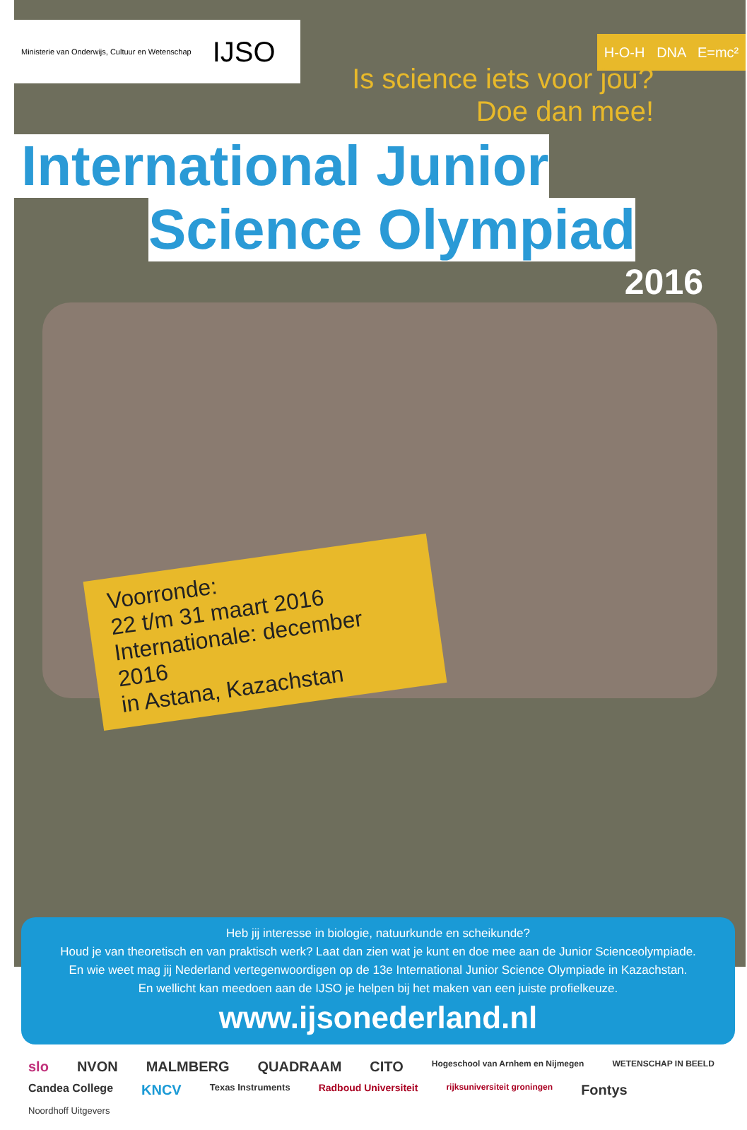Ministerie van Onderwijs, Cultuur en Wetenschap IJSO
H-O-H DNA E=mc²
Is science iets voor jou?
Doe dan mee!
International Junior
Science Olympiad
2016
Voorronde:
22 t/m 31 maart 2016
Internationale: december 2016
in Astana, Kazachstan
Heb jij interesse in biologie, natuurkunde en scheikunde?
Houd je van theoretisch en van praktisch werk? Laat dan zien wat je kunt en doe mee aan de Junior Scienceolympiade.
En wie weet mag jij Nederland vertegenwoordigen op de 13e International Junior Science Olympiade in Kazachstan.
En wellicht kan meedoen aan de IJSO je helpen bij het maken van een juiste profielkeuze.
www.ijsonederland.nl
slo NVON MALMBERG QUADRAAM CITO Hogeschool van Arnhem en Nijmegen WETENSCHAP IN BEELD Candea College KNCV Texas Instruments Radboud Universiteit rijksuniversiteit groningen Fontys Noordhoff Uitgevers